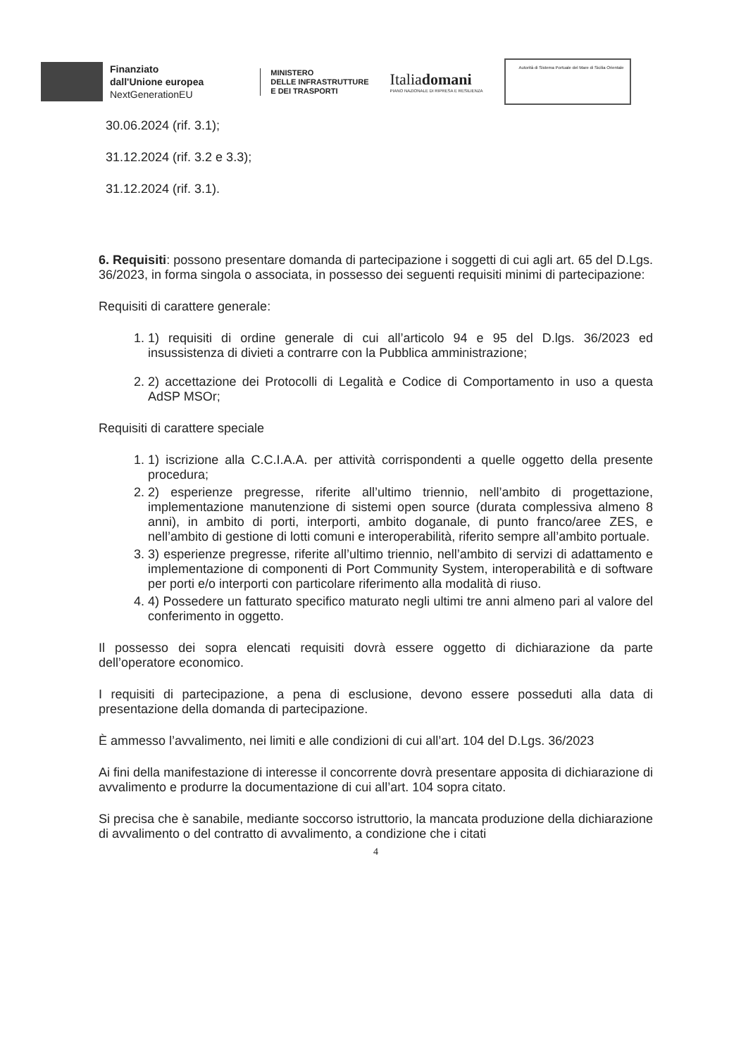Finanziato
dall'Unione europea
NextGenerationEU
MINISTERO
DELLE INFRASTRUTTURE
E DEI TRASPORTI
Italiadomani
PIANO NAZIONALE DI RIPRESA E RESILIENZA
Autorità di Sistema Portuale del Mare di Sicilia Orientale
30.06.2024 (rif. 3.1);
31.12.2024 (rif. 3.2 e 3.3);
31.12.2024 (rif. 3.1).
6. Requisiti: possono presentare domanda di partecipazione i soggetti di cui agli art. 65 del D.Lgs. 36/2023, in forma singola o associata, in possesso dei seguenti requisiti minimi di partecipazione:
Requisiti di carattere generale:
1. 1) requisiti di ordine generale di cui all’articolo 94 e 95 del D.lgs. 36/2023 ed insussistenza di divieti a contrarre con la Pubblica amministrazione;
2. 2) accettazione dei Protocolli di Legalità e Codice di Comportamento in uso a questa AdSP MSOr;
Requisiti di carattere speciale
1. 1) iscrizione alla C.C.I.A.A. per attività corrispondenti a quelle oggetto della presente procedura;
2. 2) esperienze pregresse, riferite all’ultimo triennio, nell’ambito di progettazione, implementazione manutenzione di sistemi open source (durata complessiva almeno 8 anni), in ambito di porti, interporti, ambito doganale, di punto franco/aree ZES, e nell’ambito di gestione di lotti comuni e interoperabilità, riferito sempre all’ambito portuale.
3. 3) esperienze pregresse, riferite all’ultimo triennio, nell’ambito di servizi di adattamento e implementazione di componenti di Port Community System, interoperabilità e di software per porti e/o interporti con particolare riferimento alla modalità di riuso.
4. 4) Possedere un fatturato specifico maturato negli ultimi tre anni almeno pari al valore del conferimento in oggetto.
Il possesso dei sopra elencati requisiti dovrà essere oggetto di dichiarazione da parte dell’operatore economico.
I requisiti di partecipazione, a pena di esclusione, devono essere posseduti alla data di presentazione della domanda di partecipazione.
È ammesso l’avvalimento, nei limiti e alle condizioni di cui all’art. 104 del D.Lgs. 36/2023
Ai fini della manifestazione di interesse il concorrente dovrà presentare apposita di dichiarazione di avvalimento e produrre la documentazione di cui all’art. 104 sopra citato.
Si precisa che è sanabile, mediante soccorso istruttorio, la mancata produzione della dichiarazione di avvalimento o del contratto di avvalimento, a condizione che i citati
4